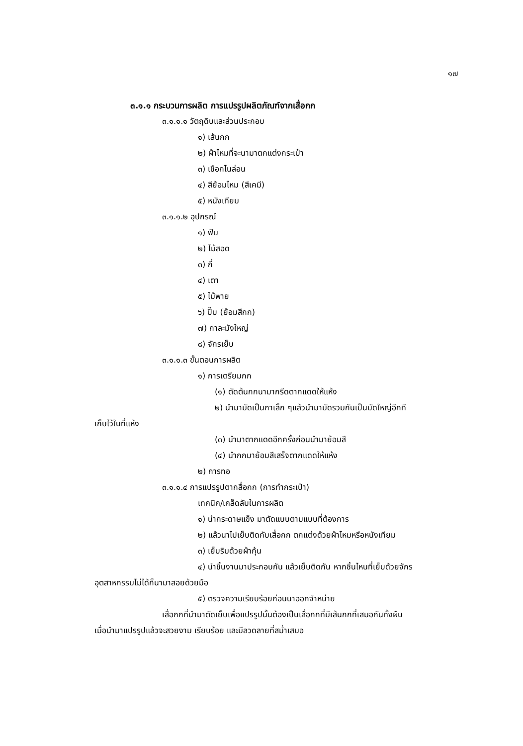๑๗
๓.๑.๑ กระบวนการผลิต การแปรรูปผลิตภัณฑ์จากเสื่อกก
๓.๑.๑.๑ วัตถุดิบและส่วนประกอบ
๑) เส้นกก
๒) ผ้าไหมที่จะนามาตกแต่งกระเป๋า
๓) เชือกไนล่อน
๔) สีย้อมไหม (สีเคมี)
๕) หนังเทียม
๓.๑.๑.๒ อุปกรณ์
๑) ฟืม
๒) ไม้สอด
๓) กี่
๔) เตา
๕) ไม้พาย
๖) ปี๊บ (ย้อมสีกก)
๗) กาละมังใหญ่
๘) จักรเย็บ
๓.๑.๑.๓ ขั้นตอนการผลิต
๑) การเตรียมกก
(๑) ตัดต้นกกนามากรีดตากแดดให้แห้ง
๒) นำมามัดเป็นกาเล็ก ๆแล้วนำมามัดรวมกันเป็นมัดใหญ่อีกที
เก็บไว้ในที่แห้ง
(๓) นำมาตากแดดอีกครั้งก่อนนำมาย้อมสี
(๔) นำกกมาย้อมสีเสร็จตากแดดให้แห้ง
๒) การทอ
๓.๑.๑.๔ การแปรรูปตากสื่อกก (การทำกระเป๋า)
เทคนิค/เคล็ดลับในการผลิต
๑) นำกระดาษแข็ง มาตัดแบบตามแบบที่ต้องการ
๒) แล้วนาไปเย็บติดกับเสื่อกก ตกแต่งด้วยผ้าไหมหรือหนังเทียม
๓) เย็บริมด้วยผ้ากุ้น
๔) นำชิ้นงานมาประกอบกัน แล้วเย็บติดกัน หากชิ้นไหนที่เย็บด้วยจักร
อุตสาหกรรมไม่ได้ก็นามาสอยด้วยมือ
๕) ตรวจความเรียบร้อยก่อนนาออกจำหน่าย
เสื่อกกที่นำมาตัดเย็บเพื่อแปรรูปนั้นต้องเป็นเสื่อกกที่มีเส้นกกที่เสมอกันทั้งผืน
เมื่อนำมาแปรรูปแล้วจะสวยงาม เรียบร้อย และมีลวดลายที่สม่ำเสมอ